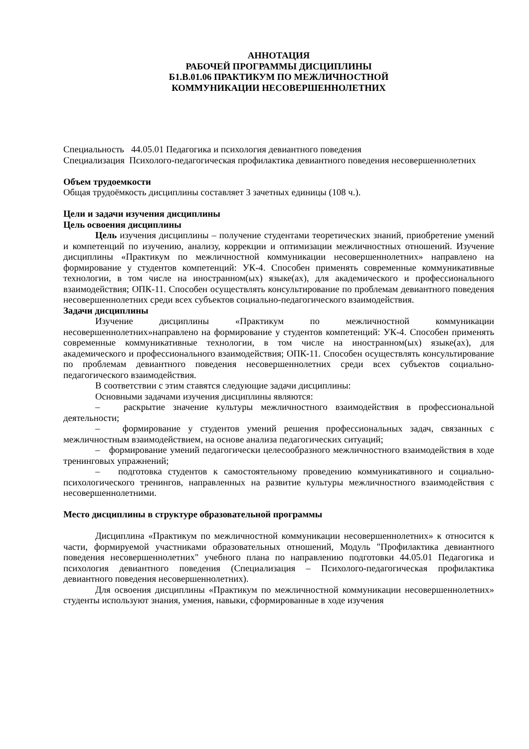АННОТАЦИЯ
РАБОЧЕЙ ПРОГРАММЫ ДИСЦИПЛИНЫ
Б1.В.01.06 ПРАКТИКУМ ПО МЕЖЛИЧНОСТНОЙ
КОММУНИКАЦИИ НЕСОВЕРШЕННОЛЕТНИХ
Специальность 44.05.01 Педагогика и психология девиантного поведения
Специализация Психолого-педагогическая профилактика девиантного поведения несовершеннолетних
Объем трудоемкости
Общая трудоёмкость дисциплины составляет 3 зачетных единицы (108 ч.).
Цели и задачи изучения дисциплины
Цель освоения дисциплины
Цель изучения дисциплины – получение студентами теоретических знаний, приобретение умений и компетенций по изучению, анализу, коррекции и оптимизации межличностных отношений. Изучение дисциплины «Практикум по межличностной коммуникации несовершеннолетних» направлено на формирование у студентов компетенций: УК-4. Способен применять современные коммуникативные технологии, в том числе на иностранном(ых) языке(ах), для академического и профессионального взаимодействия; ОПК-11. Способен осуществлять консультирование по проблемам девиантного поведения несовершеннолетних среди всех субъектов социально-педагогического взаимодействия.
Задачи дисциплины
Изучение дисциплины «Практикум по межличностной коммуникации несовершеннолетних»направлено на формирование у студентов компетенций: УК-4. Способен применять современные коммуникативные технологии, в том числе на иностранном(ых) языке(ах), для академического и профессионального взаимодействия; ОПК-11. Способен осуществлять консультирование по проблемам девиантного поведения несовершеннолетних среди всех субъектов социально-педагогического взаимодействия.
В соответствии с этим ставятся следующие задачи дисциплины:
Основными задачами изучения дисциплины являются:
– раскрытие значение культуры межличностного взаимодействия в профессиональной деятельности;
– формирование у студентов умений решения профессиональных задач, связанных с межличностным взаимодействием, на основе анализа педагогических ситуаций;
– формирование умений педагогически целесообразного межличностного взаимодействия в ходе тренинговых упражнений;
– подготовка студентов к самостоятельному проведению коммуникативного и социально-психологического тренингов, направленных на развитие культуры межличностного взаимодействия с несовершеннолетними.
Место дисциплины в структуре образовательной программы
Дисциплина «Практикум по межличностной коммуникации несовершеннолетних» к относится к части, формируемой участниками образовательных отношений, Модуль "Профилактика девиантного поведения несовершеннолетних" учебного плана по направлению подготовки 44.05.01 Педагогика и психология девиантного поведения (Специализация – Психолого-педагогическая профилактика девиантного поведения несовершеннолетних).
Для освоения дисциплины «Практикум по межличностной коммуникации несовершеннолетних» студенты используют знания, умения, навыки, сформированные в ходе изучения